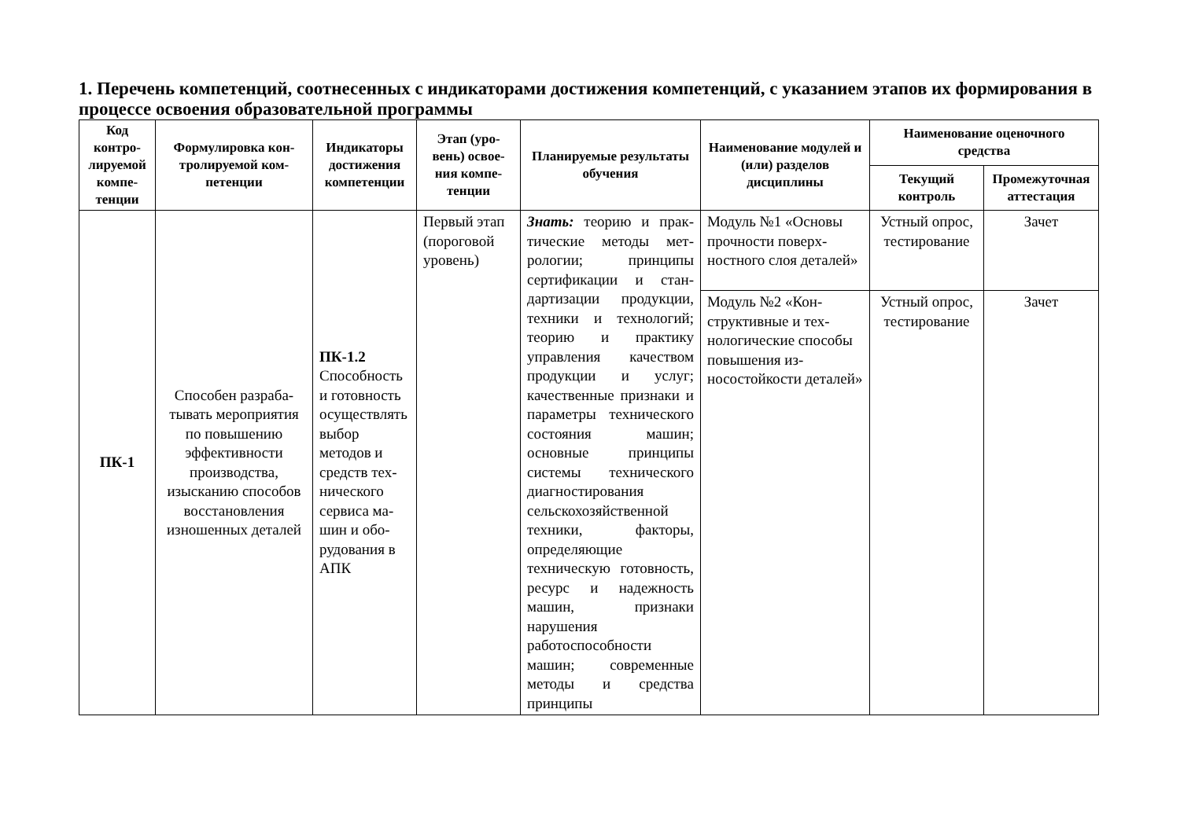1. Перечень компетенций, соотнесенных с индикаторами достижения компетенций, с указанием этапов их формирования в процессе освоения образовательной программы
| Код контро­лируе­мой компе­тенции | Формулировка кон­тролируемой ком­петенции | Индика­торы дости­жения ком­петенции | Этап (уро­вень) освое­ния компе­тенции | Планируемые резуль­таты обучения | Наименование моду­лей и (или) разделов дисциплины | Наименование оценочного средства | |
| --- | --- | --- | --- | --- | --- | --- | --- |
| | | | | | | Текущий контроль | Промежуточ­ная аттеста­ция |
| ПК-1 | Способен разраба­тывать мероприя­тия по повышению эффективности производства, изысканию спосо­бов восстановления изношенных дета­лей | ПК-1.2 Способ­ность и го­товность осуществ­лять выбор методов и средств тех­нического сервиса ма­шин и обо­рудования в АПК | Первый этап (поро­говой уро­вень) | Знать: теорию и прак­тические методы мет­рологии; принципы сертификации и стан­дартизации продук­ции, техники и техно­логий; теорию и прак­тику управления каче­ством продукции и услуг; качественные признаки и параметры технического состоя­ния машин; основные принципы системы технического диагно­стирования сельскохо­зяйственной техники, факторы, определяю­щие техническую го­товность, ресурс и надежность машин, признаки нарушения работоспособности машин; современные методы и средства принципы | Модуль №1 «Основы прочности поверх­ностного слоя дета­лей» | Устный опрос, тести­рование | Зачет |
| | | | | | Модуль №2 «Кон­структивные и тех­нологические спо­собы повышения из­носостойкости дета­лей» | Устный опрос, тести­рование | Зачет |